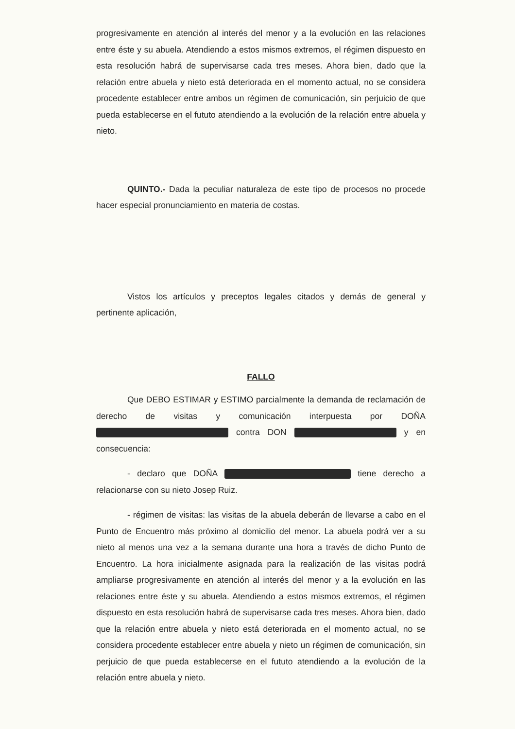progresivamente en atención al interés del menor y a la evolución en las relaciones entre éste y su abuela. Atendiendo a estos mismos extremos, el régimen dispuesto en esta resolución habrá de supervisarse cada tres meses. Ahora bien, dado que la relación entre abuela y nieto está deteriorada en el momento actual, no se considera procedente establecer entre ambos un régimen de comunicación, sin perjuicio de que pueda establecerse en el fututo atendiendo a la evolución de la relación entre abuela y nieto.
QUINTO.- Dada la peculiar naturaleza de este tipo de procesos no procede hacer especial pronunciamiento en materia de costas.
Vistos los artículos y preceptos legales citados y demás de general y pertinente aplicación,
FALLO
Que DEBO ESTIMAR y ESTIMO parcialmente la demanda de reclamación de derecho de visitas y comunicación interpuesta por DOÑA contra DON y en consecuencia:
- declaro que DOÑA tiene derecho a relacionarse con su nieto Josep Ruiz.
- régimen de visitas: las visitas de la abuela deberán de llevarse a cabo en el Punto de Encuentro más próximo al domicilio del menor. La abuela podrá ver a su nieto al menos una vez a la semana durante una hora a través de dicho Punto de Encuentro. La hora inicialmente asignada para la realización de las visitas podrá ampliarse progresivamente en atención al interés del menor y a la evolución en las relaciones entre éste y su abuela. Atendiendo a estos mismos extremos, el régimen dispuesto en esta resolución habrá de supervisarse cada tres meses. Ahora bien, dado que la relación entre abuela y nieto está deteriorada en el momento actual, no se considera procedente establecer entre abuela y nieto un régimen de comunicación, sin perjuicio de que pueda establecerse en el fututo atendiendo a la evolución de la relación entre abuela y nieto.